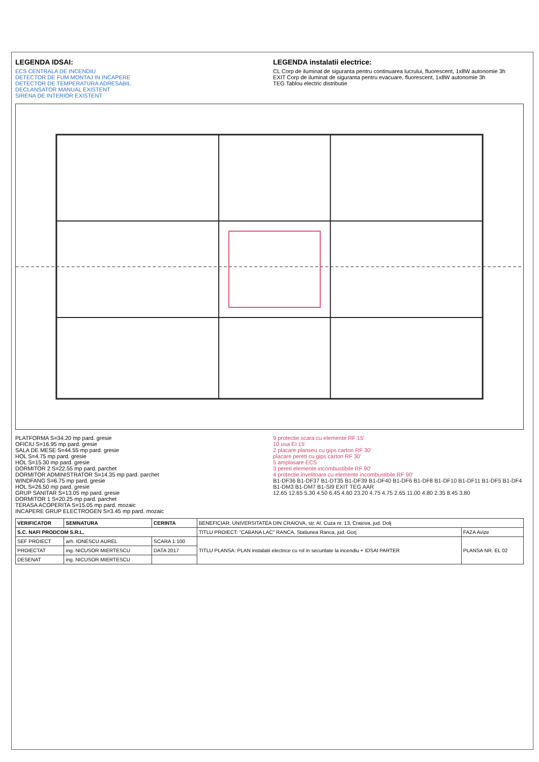LEGENDA IDSAI:
ECS CENTRALA DE INCENDIU
DETECTOR DE FUM MONTAJ IN INCAPERE
DETECTOR DE TEMPERATURA ADRESABIL
DECLANSATOR MANUAL EXISTENT
SIRENA DE INTERIOR EXISTENT
LEGENDA instalatii electrice:
CL Corp de iluminat de siguranta pentru continuarea lucrului, fluorescent, 1x8W autonomie 3h
EXIT Corp de iluminat de siguranta pentru evacuare, fluorescent, 1x8W autonomie 3h
TEG Tablou electric distributie
PLATFORMA S=34.20 mp pard. gresie
OFICIU S=16.95 mp pard. gresie
SALA DE MESE S=44.55 mp pard. gresie
HOL S=4.75 mp pard. gresie
HOL S=15.30 mp pard. gresie
DORMITOR 2 S=22.55 mp pard. parchet
DORMITOR ADMINISTRATOR S=14.35 mp pard. parchet
WINDFANG S=6.75 mp pard. gresie
HOL S=26.50 mp pard. gresie
GRUP SANITAR S=13.05 mp pard. gresie
DORMITOR 1 S=20.25 mp pard. parchet
TERASA ACOPERITA S=15.05 mp pard. mozaic
INCAPERE GRUP ELECTROGEN S=3.45 mp pard. mozaic
9 protectie scara cu elemente RF 15'
10 usa EI 15'
2 placare planseu cu gips carton RF 30'
placare pereti cu gips carton RF 30'
5 amplasare ECS
3 pereti elemente incombustibile RF 90'
4 protectie invelitoare cu elemente incombustibile RF 90'
B1-DF36 B1-DF37 B1-DT35 B1-DF39 B1-DF40 B1-DF6 B1-DF8 B1-DF10 B1-DF11 B1-DF5 B1-DF4 B1-DM3 B1-DM7 B1-SI9 EXIT TEG AAR
12.65 12.65 5.30 4.50 6.45 4.60 23.20 4.75 4.75 2.65 11.00 4.80 2.35 8.45 3.80
| VERIFICATOR | SEMNATURA | CERINTA | BENEFICIAR: UNIVERSITATEA DIN CRAIOVA, str. Al. Cuza nr. 13, Craiova, jud. Dolj | |
| S.C. NAFI PRODCOM S.R.L. | | | TITLU PROIECT: "CABANA LAC" RANCA, Statiunea Ranca, jud. Gorj | FAZA Avize |
| SEF PROIECT | arh. IONESCU AUREL | SCARA 1:100 | TITLU PLANSA: PLAN instalatii electrice cu rol in securitate la incendiu + IDSAI PARTER | PLANSA NR. EL 02 |
| PROIECTAT | ing. NICUSOR MIERTESCU | DATA 2017 | | |
| DESENAT | ing. NICUSOR MIERTESCU | | | |